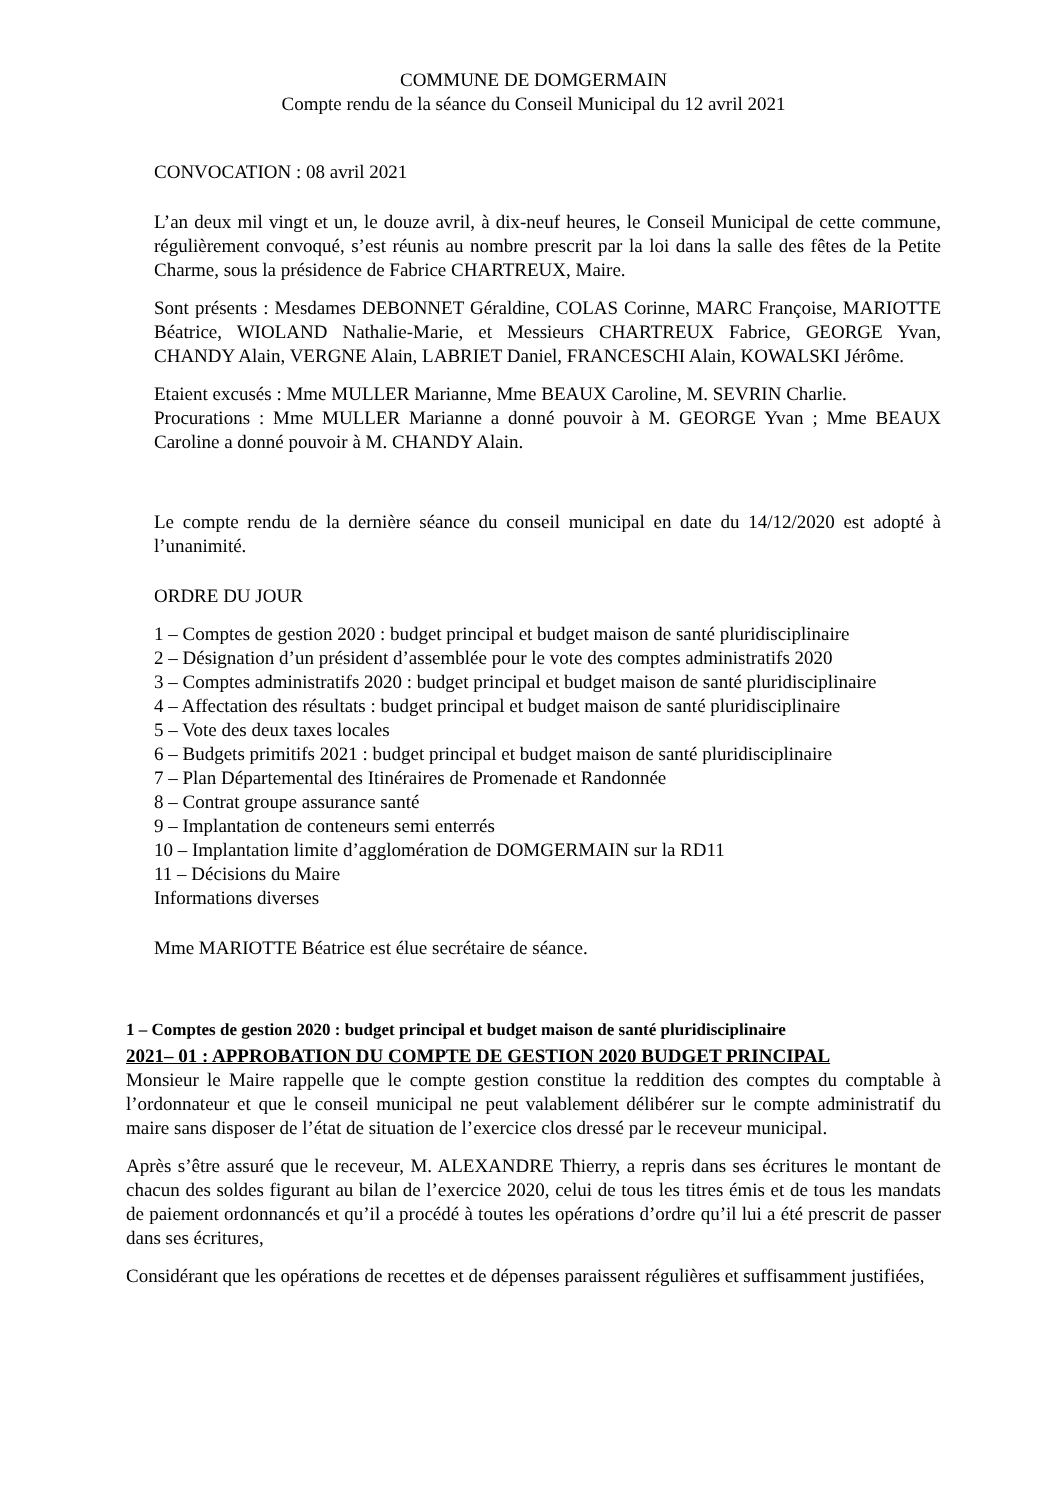COMMUNE DE DOMGERMAIN
Compte rendu de la séance du Conseil Municipal du 12 avril 2021
CONVOCATION : 08 avril 2021
L’an deux mil vingt et un, le douze avril, à dix-neuf heures, le Conseil Municipal de cette commune, régulièrement convoqué, s’est réunis au nombre prescrit par la loi dans la salle des fêtes de la Petite Charme, sous la présidence de Fabrice CHARTREUX, Maire.
Sont présents : Mesdames DEBONNET Géraldine, COLAS Corinne, MARC Françoise, MARIOTTE Béatrice, WIOLAND Nathalie-Marie, et Messieurs CHARTREUX Fabrice, GEORGE Yvan, CHANDY Alain, VERGNE Alain, LABRIET Daniel, FRANCESCHI Alain, KOWALSKI Jérôme.
Etaient excusés : Mme MULLER Marianne, Mme BEAUX Caroline, M. SEVRIN Charlie.
Procurations : Mme MULLER Marianne a donné pouvoir à M. GEORGE Yvan ; Mme BEAUX Caroline a donné pouvoir à M. CHANDY Alain.
Le compte rendu de la dernière séance du conseil municipal en date du 14/12/2020 est adopté à l’unanimité.
ORDRE DU JOUR
1 – Comptes de gestion 2020 : budget principal et budget maison de santé pluridisciplinaire
2 – Désignation d’un président d’assemblée pour le vote des comptes administratifs 2020
3 – Comptes administratifs 2020 : budget principal et budget maison de santé pluridisciplinaire
4 – Affectation des résultats : budget principal et budget maison de santé pluridisciplinaire
5 – Vote des deux taxes locales
6 – Budgets primitifs 2021 : budget principal et budget maison de santé pluridisciplinaire
7 – Plan Départemental des Itinéraires de Promenade et Randonnée
8 – Contrat groupe assurance santé
9 – Implantation de conteneurs semi enterrés
10 – Implantation limite d’agglomération de DOMGERMAIN sur la RD11
11 – Décisions du Maire
Informations diverses
Mme MARIOTTE Béatrice est élue secrétaire de séance.
1 – Comptes de gestion 2020 : budget principal et budget maison de santé pluridisciplinaire
2021– 01 : APPROBATION DU COMPTE DE GESTION 2020 BUDGET PRINCIPAL
Monsieur le Maire rappelle que le compte gestion constitue la reddition des comptes du comptable à l’ordonnateur et que le conseil municipal ne peut valablement délibérer sur le compte administratif du maire sans disposer de l’état de situation de l’exercice clos dressé par le receveur municipal.
Après s’être assuré que le receveur, M. ALEXANDRE Thierry, a repris dans ses écritures le montant de chacun des soldes figurant au bilan de l’exercice 2020, celui de tous les titres émis et de tous les mandats de paiement ordonnancés et qu’il a procédé à toutes les opérations d’ordre qu’il lui a été prescrit de passer dans ses écritures,
Considérant que les opérations de recettes et de dépenses paraissent régulières et suffisamment justifiées,